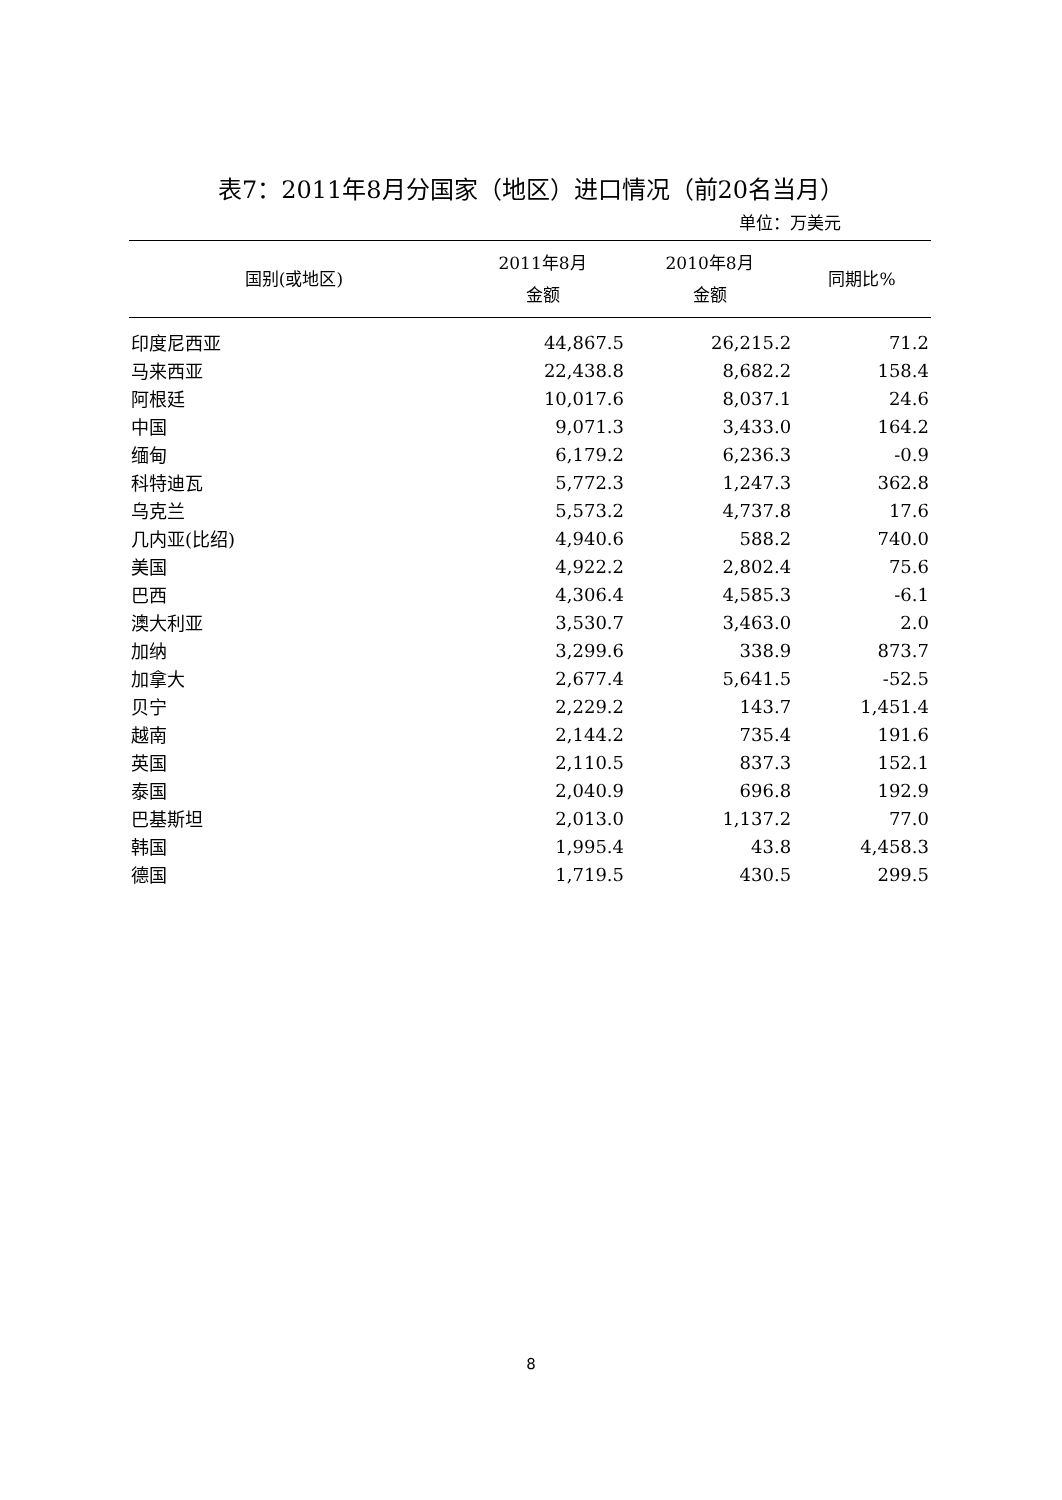表7：2011年8月分国家（地区）进口情况（前20名当月）
单位：万美元
| 国别(或地区) | 2011年8月 金额 | 2010年8月 金额 | 同期比% |
| --- | --- | --- | --- |
| 印度尼西亚 | 44,867.5 | 26,215.2 | 71.2 |
| 马来西亚 | 22,438.8 | 8,682.2 | 158.4 |
| 阿根廷 | 10,017.6 | 8,037.1 | 24.6 |
| 中国 | 9,071.3 | 3,433.0 | 164.2 |
| 缅甸 | 6,179.2 | 6,236.3 | -0.9 |
| 科特迪瓦 | 5,772.3 | 1,247.3 | 362.8 |
| 乌克兰 | 5,573.2 | 4,737.8 | 17.6 |
| 几内亚(比绍) | 4,940.6 | 588.2 | 740.0 |
| 美国 | 4,922.2 | 2,802.4 | 75.6 |
| 巴西 | 4,306.4 | 4,585.3 | -6.1 |
| 澳大利亚 | 3,530.7 | 3,463.0 | 2.0 |
| 加纳 | 3,299.6 | 338.9 | 873.7 |
| 加拿大 | 2,677.4 | 5,641.5 | -52.5 |
| 贝宁 | 2,229.2 | 143.7 | 1,451.4 |
| 越南 | 2,144.2 | 735.4 | 191.6 |
| 英国 | 2,110.5 | 837.3 | 152.1 |
| 泰国 | 2,040.9 | 696.8 | 192.9 |
| 巴基斯坦 | 2,013.0 | 1,137.2 | 77.0 |
| 韩国 | 1,995.4 | 43.8 | 4,458.3 |
| 德国 | 1,719.5 | 430.5 | 299.5 |
8